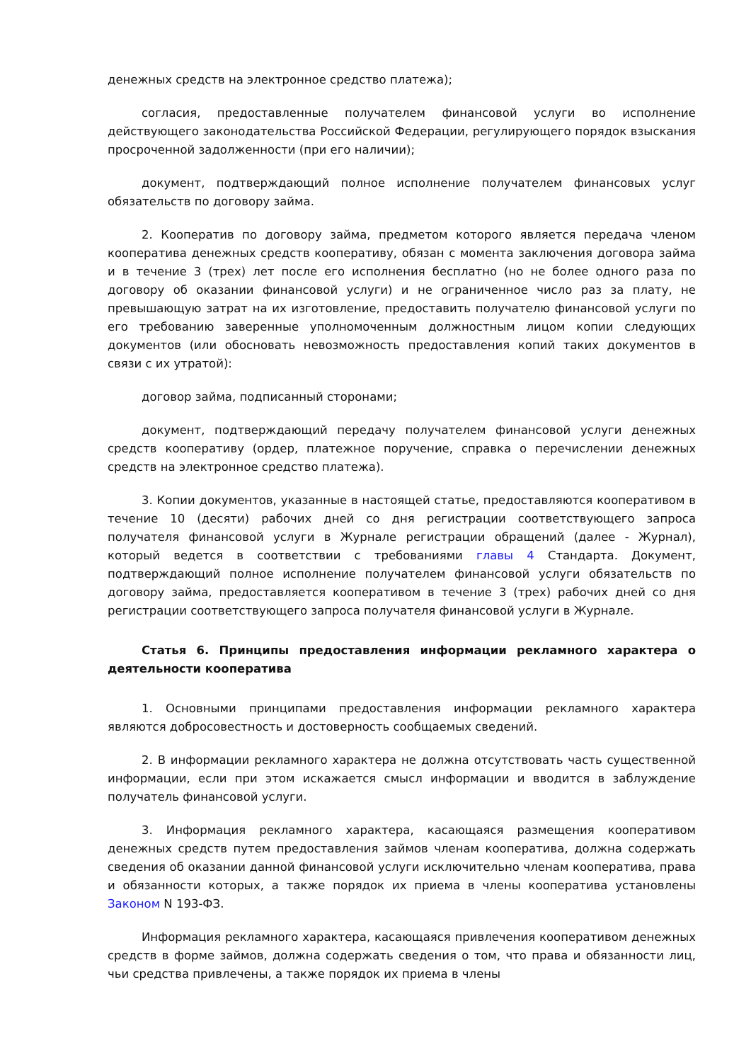денежных средств на электронное средство платежа);
согласия, предоставленные получателем финансовой услуги во исполнение действующего законодательства Российской Федерации, регулирующего порядок взыскания просроченной задолженности (при его наличии);
документ, подтверждающий полное исполнение получателем финансовых услуг обязательств по договору займа.
2. Кооператив по договору займа, предметом которого является передача членом кооператива денежных средств кооперативу, обязан с момента заключения договора займа и в течение 3 (трех) лет после его исполнения бесплатно (но не более одного раза по договору об оказании финансовой услуги) и не ограниченное число раз за плату, не превышающую затрат на их изготовление, предоставить получателю финансовой услуги по его требованию заверенные уполномоченным должностным лицом копии следующих документов (или обосновать невозможность предоставления копий таких документов в связи с их утратой):
договор займа, подписанный сторонами;
документ, подтверждающий передачу получателем финансовой услуги денежных средств кооперативу (ордер, платежное поручение, справка о перечислении денежных средств на электронное средство платежа).
3. Копии документов, указанные в настоящей статье, предоставляются кооперативом в течение 10 (десяти) рабочих дней со дня регистрации соответствующего запроса получателя финансовой услуги в Журнале регистрации обращений (далее - Журнал), который ведется в соответствии с требованиями главы 4 Стандарта. Документ, подтверждающий полное исполнение получателем финансовой услуги обязательств по договору займа, предоставляется кооперативом в течение 3 (трех) рабочих дней со дня регистрации соответствующего запроса получателя финансовой услуги в Журнале.
Статья 6. Принципы предоставления информации рекламного характера о деятельности кооператива
1. Основными принципами предоставления информации рекламного характера являются добросовестность и достоверность сообщаемых сведений.
2. В информации рекламного характера не должна отсутствовать часть существенной информации, если при этом искажается смысл информации и вводится в заблуждение получатель финансовой услуги.
3. Информация рекламного характера, касающаяся размещения кооперативом денежных средств путем предоставления займов членам кооператива, должна содержать сведения об оказании данной финансовой услуги исключительно членам кооператива, права и обязанности которых, а также порядок их приема в члены кооператива установлены Законом N 193-ФЗ.
Информация рекламного характера, касающаяся привлечения кооперативом денежных средств в форме займов, должна содержать сведения о том, что права и обязанности лиц, чьи средства привлечены, а также порядок их приема в члены